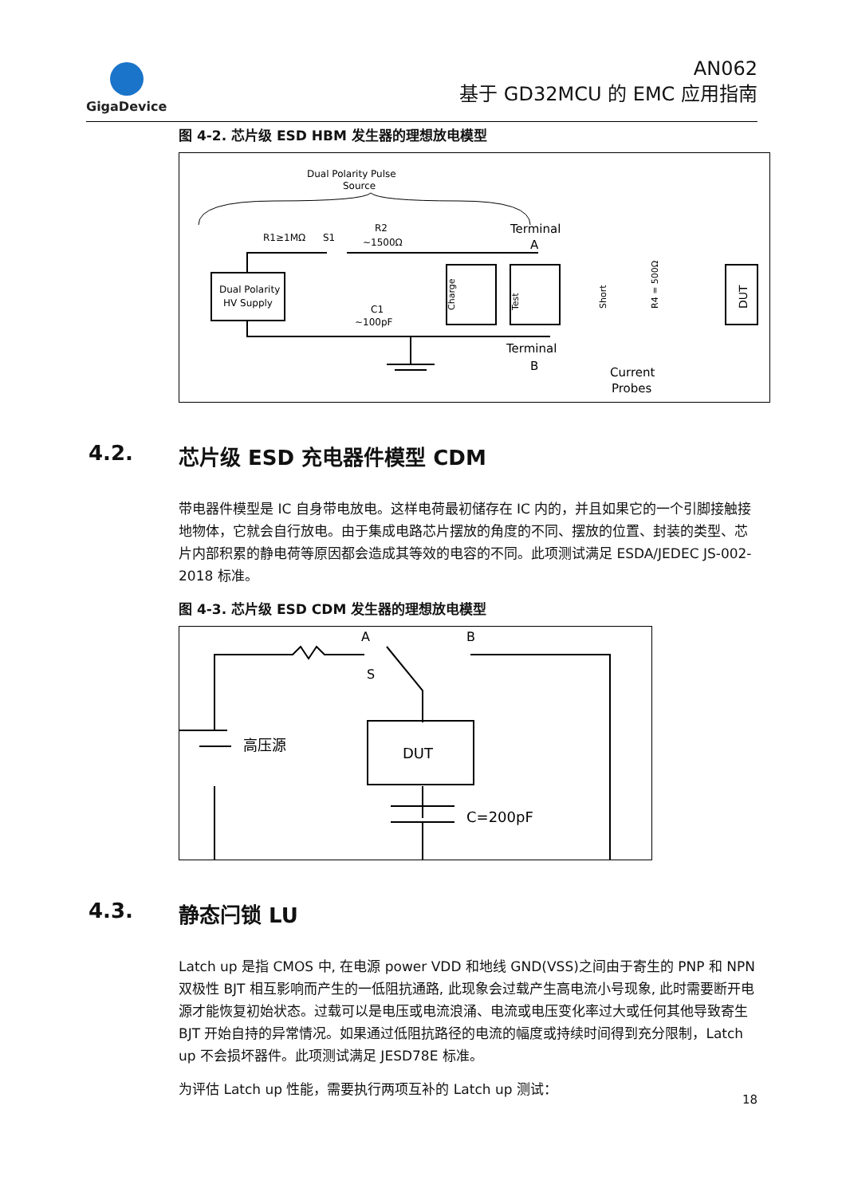GigaDevice
AN062
基于 GD32MCU 的 EMC 应用指南
图 4-2. 芯片级 ESD HBM 发生器的理想放电模型
Dual Polarity Pulse
Source
R1≥1MΩ
S1
R2
~1500Ω
Terminal
A
Dual Polarity
HV Supply
Charge
Test
C1
~100pF
Terminal
B
Current
Probes
DUT
Short
R4 = 500Ω
4.2. 芯片级 ESD 充电器件模型 CDM
带电器件模型是 IC 自身带电放电。这样电荷最初储存在 IC 内的，并且如果它的一个引脚接触接地物体，它就会自行放电。由于集成电路芯片摆放的角度的不同、摆放的位置、封装的类型、芯片内部积累的静电荷等原因都会造成其等效的电容的不同。此项测试满足 ESDA/JEDEC JS-002-2018 标准。
图 4-3. 芯片级 ESD CDM 发生器的理想放电模型
A
B
S
DUT
高压源
C=200pF
4.3. 静态闩锁 LU
Latch up 是指 CMOS 中, 在电源 power VDD 和地线 GND(VSS)之间由于寄生的 PNP 和 NPN 双极性 BJT 相互影响而产生的一低阻抗通路, 此现象会过载产生高电流小号现象, 此时需要断开电源才能恢复初始状态。过载可以是电压或电流浪涌、电流或电压变化率过大或任何其他导致寄生 BJT 开始自持的异常情况。如果通过低阻抗路径的电流的幅度或持续时间得到充分限制，Latch up 不会损坏器件。此项测试满足 JESD78E 标准。
为评估 Latch up 性能，需要执行两项互补的 Latch up 测试：
18